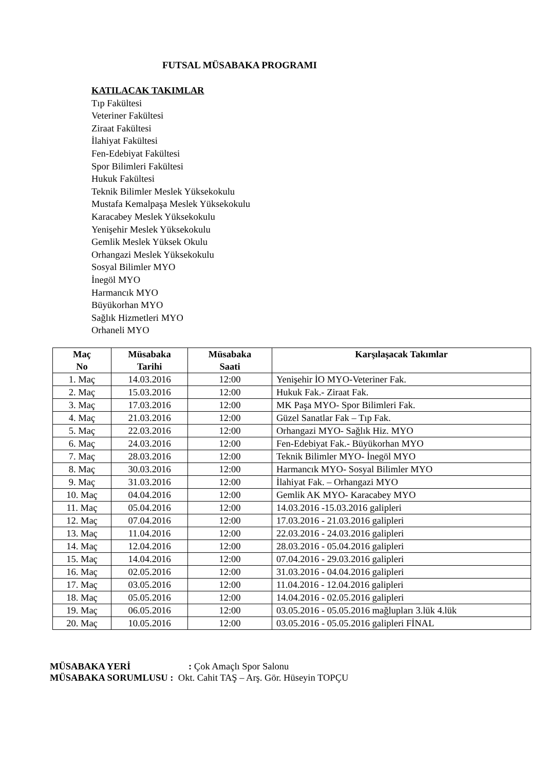FUTSAL MÜSABAKA PROGRAMI
KATILACAK TAKIMLAR
Tıp Fakültesi
Veteriner Fakültesi
Ziraat Fakültesi
İlahiyat Fakültesi
Fen-Edebiyat Fakültesi
Spor Bilimleri Fakültesi
Hukuk Fakültesi
Teknik Bilimler Meslek Yüksekokulu
Mustafa Kemalpaşa Meslek Yüksekokulu
Karacabey Meslek Yüksekokulu
Yenişehir Meslek Yüksekokulu
Gemlik Meslek Yüksek Okulu
Orhangazi Meslek Yüksekokulu
Sosyal Bilimler MYO
İnegöl MYO
Harmancık MYO
Büyükorhan MYO
Sağlık Hizmetleri MYO
Orhaneli MYO
| Maç No | Müsabaka Tarihi | Müsabaka Saati | Karşılaşacak Takımlar |
| --- | --- | --- | --- |
| 1. Maç | 14.03.2016 | 12:00 | Yenişehir İO MYO-Veteriner Fak. |
| 2. Maç | 15.03.2016 | 12:00 | Hukuk Fak.- Ziraat Fak. |
| 3. Maç | 17.03.2016 | 12:00 | MK Paşa MYO- Spor Bilimleri Fak. |
| 4. Maç | 21.03.2016 | 12:00 | Güzel Sanatlar Fak – Tıp Fak. |
| 5. Maç | 22.03.2016 | 12:00 | Orhangazi MYO- Sağlık Hiz. MYO |
| 6. Maç | 24.03.2016 | 12:00 | Fen-Edebiyat Fak.- Büyükorhan MYO |
| 7. Maç | 28.03.2016 | 12:00 | Teknik Bilimler MYO- İnegöl MYO |
| 8. Maç | 30.03.2016 | 12:00 | Harmancık MYO- Sosyal Bilimler MYO |
| 9. Maç | 31.03.2016 | 12:00 | İlahiyat Fak. – Orhangazi MYO |
| 10. Maç | 04.04.2016 | 12:00 | Gemlik AK MYO- Karacabey MYO |
| 11. Maç | 05.04.2016 | 12:00 | 14.03.2016 -15.03.2016 galipleri |
| 12. Maç | 07.04.2016 | 12:00 | 17.03.2016 - 21.03.2016 galipleri |
| 13. Maç | 11.04.2016 | 12:00 | 22.03.2016 - 24.03.2016 galipleri |
| 14. Maç | 12.04.2016 | 12:00 | 28.03.2016 - 05.04.2016 galipleri |
| 15. Maç | 14.04.2016 | 12:00 | 07.04.2016 - 29.03.2016 galipleri |
| 16. Maç | 02.05.2016 | 12:00 | 31.03.2016 - 04.04.2016 galipleri |
| 17. Maç | 03.05.2016 | 12:00 | 11.04.2016 - 12.04.2016 galipleri |
| 18. Maç | 05.05.2016 | 12:00 | 14.04.2016 - 02.05.2016 galipleri |
| 19. Maç | 06.05.2016 | 12:00 | 03.05.2016 - 05.05.2016 mağlupları 3.lük 4.lük |
| 20. Maç | 10.05.2016 | 12:00 | 03.05.2016 - 05.05.2016 galipleri FİNAL |
MÜSABAKA YERİ: Çok Amaçlı Spor Salonu
MÜSABAKA SORUMLUSU : Okt. Cahit TAŞ – Arş. Gör. Hüseyin TOPÇU